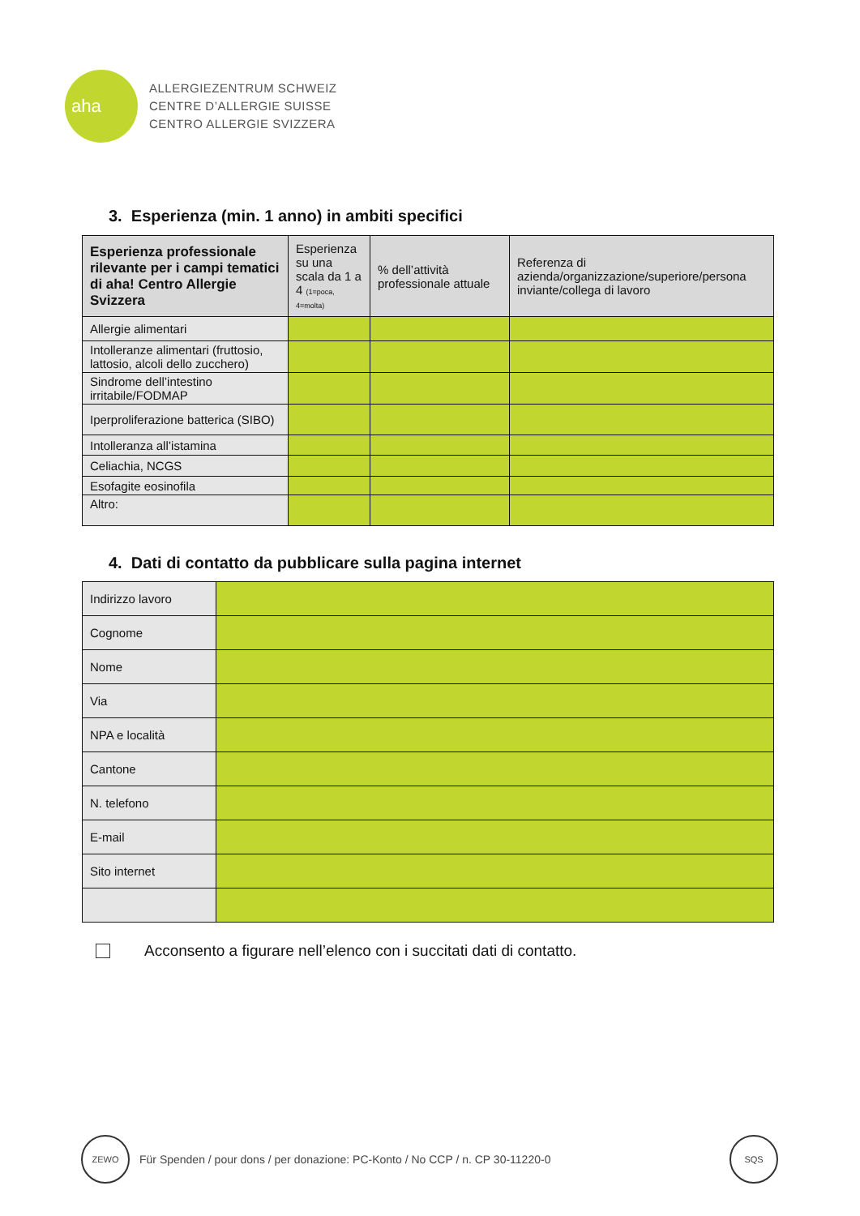aha
ALLERGIEZENTRUM SCHWEIZ
CENTRE D’ALLERGIE SUISSE
CENTRO ALLERGIE SVIZZERA
3. Esperienza (min. 1 anno) in ambiti specifici
| Esperienza professionale rilevante per i campi tematici di aha! Centro Allergie Svizzera | Esperienza su una scala da 1 a 4 (1=poca, 4=molta) | % dell’attività professionale attuale | Referenza di azienda/organizzazione/superiore/persona inviante/collega di lavoro |
| --- | --- | --- | --- |
| Allergie alimentari | | | |
| Intolleranze alimentari (fruttosio, lattosio, alcoli dello zucchero) | | | |
| Sindrome dell’intestino irritabile/FODMAP | | | |
| Iperproliferazione batterica (SIBO) | | | |
| Intolleranza all’istamina | | | |
| Celiachia, NCGS | | | |
| Esofagite eosinofila | | | |
| Altro: | | | |
4. Dati di contatto da pubblicare sulla pagina internet
| Indirizzo lavoro | |
| Cognome | |
| Nome | |
| Via | |
| NPA e località | |
| Cantone | |
| N. telefono | |
| E-mail | |
| Sito internet | |
Acconsento a figurare nell’elenco con i succitati dati di contatto.
ZEWO
Für Spenden / pour dons / per donazione: PC-Konto / No CCP / n. CP 30-11220-0
SQS